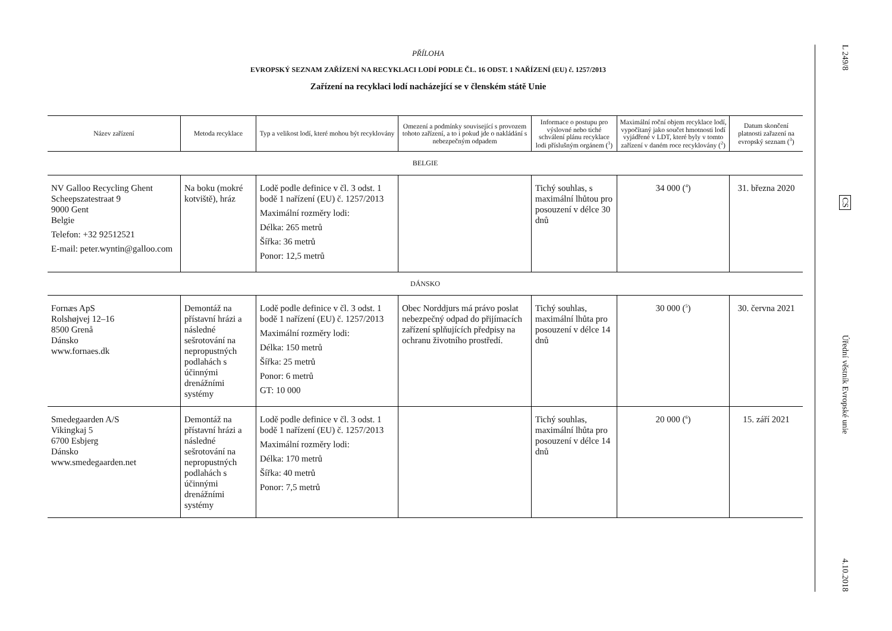PŘÍLOHA
EVROPSKÝ SEZNAM ZAŘÍZENÍ NA RECYKLACI LODÍ PODLE ČL. 16 ODST. 1 NAŘÍZENÍ (EU) č. 1257/2013
Zařízení na recyklaci lodí nacházející se v členském státě Unie
| Název zařízení | Metoda recyklace | Typ a velikost lodí, které mohou být recyklovány | Omezení a podmínky související s provozem tohoto zařízení, a to i pokud jde o nakládání s nebezpečným odpadem | Informace o postupu pro výslovné nebo tiché schválení plánu recyklace lodi příslušným orgánem (<sup>1</sup>) | Maximální roční objem recyklace lodí, vypočítaný jako součet hmotnosti lodí vyjádřené v LDT, které byly v tomto zařízení v daném roce recyklovány (<sup>2</sup>) | Datum skončení platnosti zařazení na evropský seznam (<sup>3</sup>) |
| --- | --- | --- | --- | --- | --- | --- |
| BELGIE | | | | | | |
| NV Galloo Recycling Ghent Scheepszatestraat 9 9000 Gent Belgie Telefon: +32 92512521 E-mail: peter.wyntin@galloo.com | Na boku (mokré kotviště), hráz | Lodě podle definice v čl. 3 odst. 1 bodě 1 nařízení (EU) č. 1257/2013 Maximální rozměry lodi: Délka: 265 metrů Šířka: 36 metrů Ponor: 12,5 metrů | | Tichý souhlas, s maximální lhůtou pro posouzení v délce 30 dnů | 34 000 (<sup>4</sup>) | 31. března 2020 |
| DÁNSKO | | | | | | |
| Fornæs ApS Rolshøjvej 12–16 8500 Grenå Dánsko www.fornaes.dk | Demontáž na přístavní hrázi a následné sešrotování na nepropustných podlahách s účinnými drenážními systémy | Lodě podle definice v čl. 3 odst. 1 bodě 1 nařízení (EU) č. 1257/2013 Maximální rozměry lodi: Délka: 150 metrů Šířka: 25 metrů Ponor: 6 metrů GT: 10 000 | Obec Norddjurs má právo poslat nebezpečný odpad do přijímacích zařízení splňujících předpisy na ochranu životního prostředí. | Tichý souhlas, maximální lhůta pro posouzení v délce 14 dnů | 30 000 (<sup>5</sup>) | 30. června 2021 |
| Smedegaarden A/S Vikingkaj 5 6700 Esbjerg Dánsko www.smedegaarden.net | Demontáž na přístavní hrázi a následné sešrotování na nepropustných podlahách s účinnými drenážními systémy | Lodě podle definice v čl. 3 odst. 1 bodě 1 nařízení (EU) č. 1257/2013 Maximální rozměry lodi: Délka: 170 metrů Šířka: 40 metrů Ponor: 7,5 metrů | | Tichý souhlas, maximální lhůta pro posouzení v délce 14 dnů | 20 000 (<sup>6</sup>) | 15. září 2021 |
L 249/8
CS
Úřední věstník Evropské unie
4.10.2018